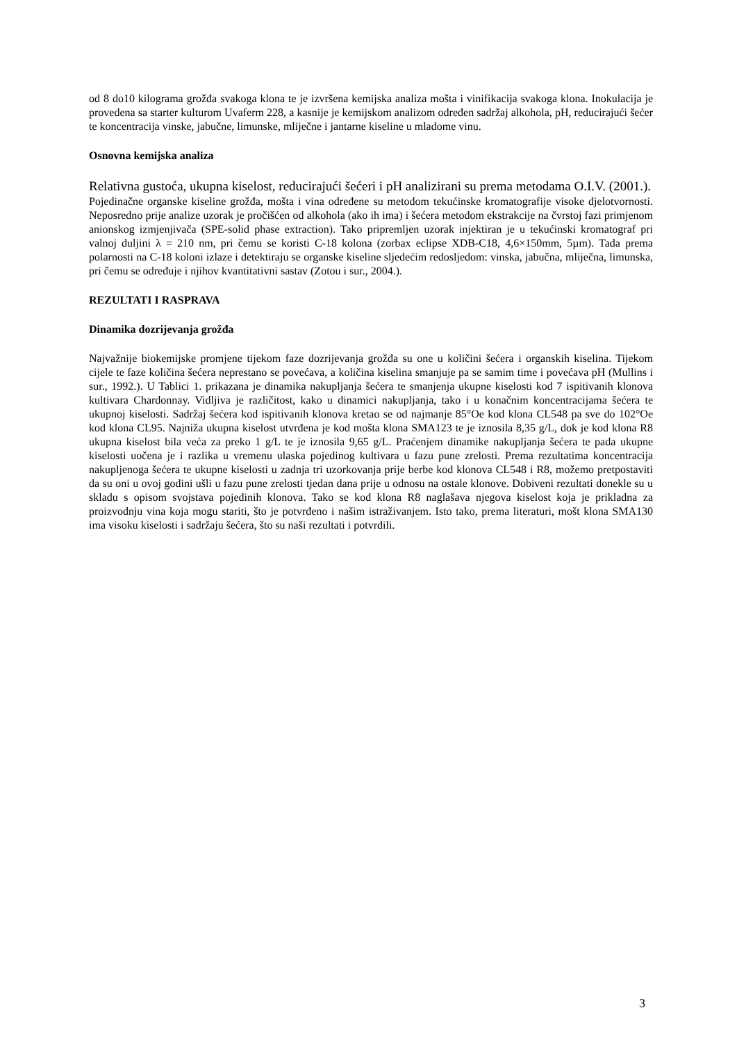od 8 do10 kilograma grožđa svakoga klona te je izvršena kemijska analiza mošta i vinifikacija svakoga klona. Inokulacija je provedena sa starter kulturom Uvaferm 228, a kasnije je kemijskom analizom određen sadržaj alkohola, pH, reducirajući šećer te koncentracija vinske, jabučne, limunske, mliječne i jantarne kiseline u mladome vinu.
Osnovna kemijska analiza
Relativna gustoća, ukupna kiselost, reducirajući šećeri i pH analizirani su prema metodama O.I.V. (2001.).
Pojedinačne organske kiseline grožđa, mošta i vina određene su metodom tekućinske kromatografije visoke djelotvornosti. Neposredno prije analize uzorak je pročišćen od alkohola (ako ih ima) i šećera metodom ekstrakcije na čvrstoj fazi primjenom anionskog izmjenjivača (SPE-solid phase extraction). Tako pripremljen uzorak injektiran je u tekućinski kromatograf pri valnoj duljini λ = 210 nm, pri čemu se koristi C-18 kolona (zorbax eclipse XDB-C18, 4,6×150mm, 5µm). Tada prema polarnosti na C-18 koloni izlaze i detektiraju se organske kiseline sljedećim redosljedom: vinska, jabučna, mliječna, limunska, pri čemu se određuje i njihov kvantitativni sastav (Zotou i sur., 2004.).
REZULTATI I RASPRAVA
Dinamika dozrijevanja grožđa
Najvažnije biokemijske promjene tijekom faze dozrijevanja grožđa su one u količini šećera i organskih kiselina. Tijekom cijele te faze količina šećera neprestano se povećava, a količina kiselina smanjuje pa se samim time i povećava pH (Mullins i sur., 1992.). U Tablici 1. prikazana je dinamika nakupljanja šećera te smanjenja ukupne kiselosti kod 7 ispitivanih klonova kultivara Chardonnay. Vidljiva je različitost, kako u dinamici nakupljanja, tako i u konačnim koncentracijama šećera te ukupnoj kiselosti. Sadržaj šećera kod ispitivanih klonova kretao se od najmanje 85°Oe kod klona CL548 pa sve do 102°Oe kod klona CL95. Najniža ukupna kiselost utvrđena je kod mošta klona SMA123 te je iznosila 8,35 g/L, dok je kod klona R8 ukupna kiselost bila veća za preko 1 g/L te je iznosila 9,65 g/L. Praćenjem dinamike nakupljanja šećera te pada ukupne kiselosti uočena je i razlika u vremenu ulaska pojedinog kultivara u fazu pune zrelosti. Prema rezultatima koncentracija nakupljenoga šećera te ukupne kiselosti u zadnja tri uzorkovanja prije berbe kod klonova CL548 i R8, možemo pretpostaviti da su oni u ovoj godini ušli u fazu pune zrelosti tjedan dana prije u odnosu na ostale klonove. Dobiveni rezultati donekle su u skladu s opisom svojstava pojedinih klonova. Tako se kod klona R8 naglašava njegova kiselost koja je prikladna za proizvodnju vina koja mogu stariti, što je potvrđeno i našim istraživanjem. Isto tako, prema literaturi, mošt klona SMA130 ima visoku kiselosti i sadržaju šećera, što su naši rezultati i potvrdili.
3